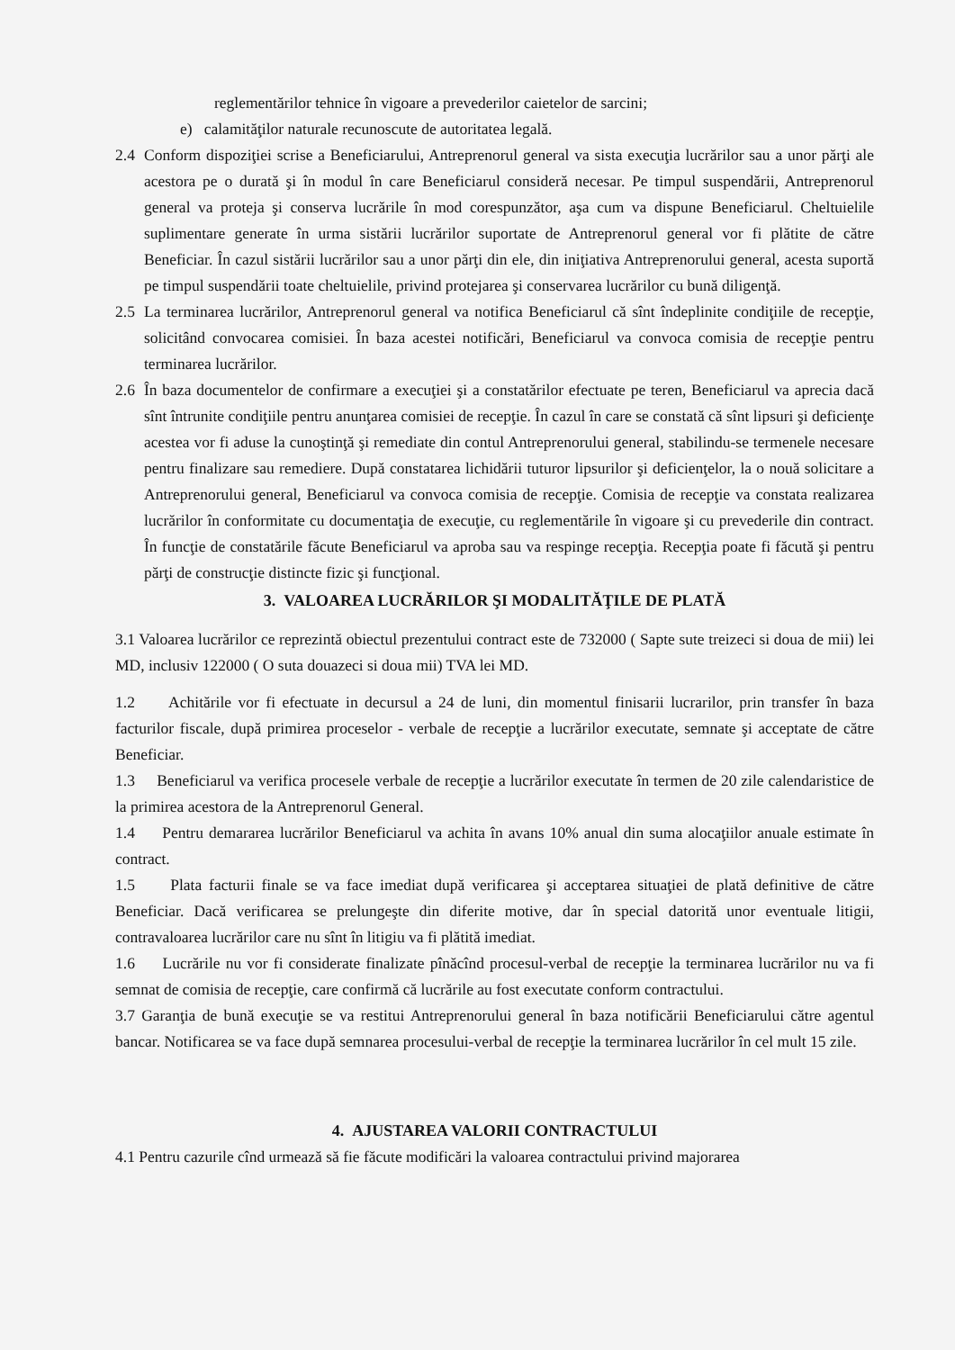reglementărilor tehnice în vigoare a prevederilor caietelor de sarcini;
e) calamităţilor naturale recunoscute de autoritatea legală.
2.4 Conform dispoziţiei scrise a Beneficiarului, Antreprenorul general va sista execuţia lucrărilor sau a unor părţi ale acestora pe o durată şi în modul în care Beneficiarul consideră necesar. Pe timpul suspendării, Antreprenorul general va proteja şi conserva lucrările în mod corespunzător, aşa cum va dispune Beneficiarul. Cheltuielile suplimentare generate în urma sistării lucrărilor suportate de Antreprenorul general vor fi plătite de către Beneficiar. În cazul sistării lucrărilor sau a unor părţi din ele, din iniţiativa Antreprenorului general, acesta suportă pe timpul suspendării toate cheltuielile, privind protejarea şi conservarea lucrărilor cu bună diligenţă.
2.5 La terminarea lucrărilor, Antreprenorul general va notifica Beneficiarul că sînt îndeplinite condiţiile de recepţie, solicitând convocarea comisiei. În baza acestei notificări, Beneficiarul va convoca comisia de recepţie pentru terminarea lucrărilor.
2.6 În baza documentelor de confirmare a execuţiei şi a constatărilor efectuate pe teren, Beneficiarul va aprecia dacă sînt întrunite condiţiile pentru anunţarea comisiei de recepţie. În cazul în care se constată că sînt lipsuri şi deficienţe acestea vor fi aduse la cunoştinţă şi remediate din contul Antreprenorului general, stabilindu-se termenele necesare pentru finalizare sau remediere. După constatarea lichidării tuturor lipsurilor şi deficienţelor, la o nouă solicitare a Antreprenorului general, Beneficiarul va convoca comisia de recepţie. Comisia de recepţie va constata realizarea lucrărilor în conformitate cu documentaţia de execuţie, cu reglementările în vigoare şi cu prevederile din contract. În funcţie de constatările făcute Beneficiarul va aproba sau va respinge recepţia. Recepţia poate fi făcută şi pentru părţi de construcţie distincte fizic şi funcţional.
3. VALOAREA LUCRĂRILOR ŞI MODALITĂŢILE DE PLATĂ
3.1 Valoarea lucrărilor ce reprezintă obiectul prezentului contract este de 732000 ( Sapte sute treizeci si doua de mii) lei MD, inclusiv 122000 ( O suta douazeci si doua mii) TVA lei MD.
1.2 Achitările vor fi efectuate in decursul a 24 de luni, din momentul finisarii lucrarilor, prin transfer în baza facturilor fiscale, după primirea proceselor - verbale de recepţie a lucrărilor executate, semnate şi acceptate de către Beneficiar.
1.3 Beneficiarul va verifica procesele verbale de recepţie a lucrărilor executate în termen de 20 zile calendaristice de la primirea acestora de la Antreprenorul General.
1.4 Pentru demararea lucrărilor Beneficiarul va achita în avans 10% anual din suma alocaţiilor anuale estimate în contract.
1.5 Plata facturii finale se va face imediat după verificarea şi acceptarea situaţiei de plată definitive de către Beneficiar. Dacă verificarea se prelungeşte din diferite motive, dar în special datorită unor eventuale litigii, contravaloarea lucrărilor care nu sînt în litigiu va fi plătită imediat.
1.6 Lucrările nu vor fi considerate finalizate pînăcînd procesul-verbal de recepţie la terminarea lucrărilor nu va fi semnat de comisia de recepţie, care confirmă că lucrările au fost executate conform contractului.
3.7 Garanţia de bună execuţie se va restitui Antreprenorului general în baza notificării Beneficiarului către agentul bancar. Notificarea se va face după semnarea procesului-verbal de recepţie la terminarea lucrărilor în cel mult 15 zile.
4. AJUSTAREA VALORII CONTRACTULUI
4.1 Pentru cazurile cînd urmează să fie făcute modificări la valoarea contractului privind majorarea